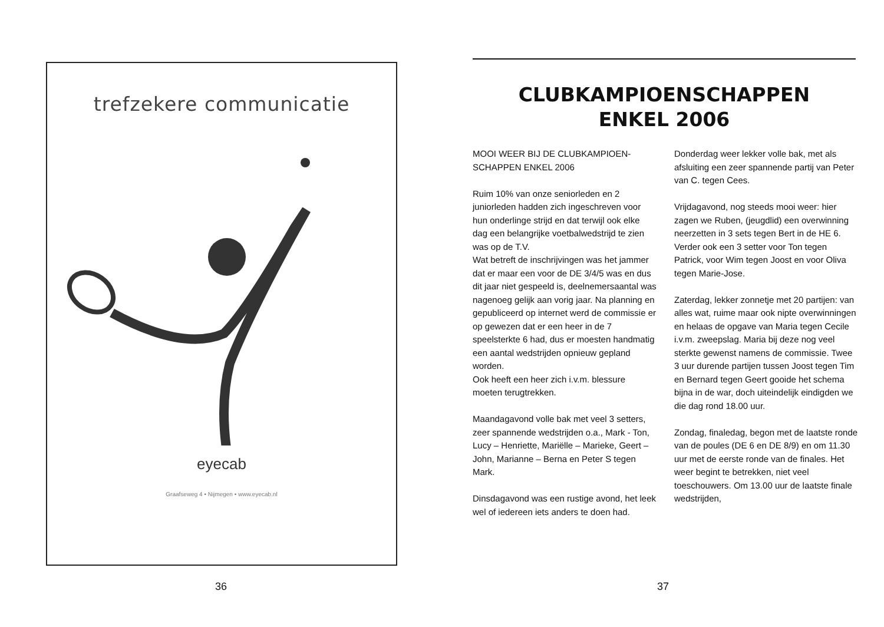trefzekere communicatie
eyecab
Graafseweg 4 • Nijmegen • www.eyecab.nl
36
CLUBKAMPIOENSCHAPPEN
ENKEL 2006
MOOI WEER BIJ DE CLUBKAMPIOEN-SCHAPPEN ENKEL 2006
Ruim 10% van onze seniorleden en 2 juniorleden hadden zich ingeschreven voor hun onderlinge strijd en dat terwijl ook elke dag een belangrijke voetbalwedstrijd te zien was op de T.V.
Wat betreft de inschrijvingen was het jammer dat er maar een voor de DE 3/4/5 was en dus dit jaar niet gespeeld is, deelnemersaantal was nagenoeg gelijk aan vorig jaar. Na planning en gepubliceerd op internet werd de commissie er op gewezen dat er een heer in de 7 speelsterkte 6 had, dus er moesten handmatig een aantal wedstrijden opnieuw gepland worden.
Ook heeft een heer zich i.v.m. blessure moeten terugtrekken.
Maandagavond volle bak met veel 3 setters, zeer spannende wedstrijden o.a., Mark - Ton, Lucy – Henriette, Mariëlle – Marieke, Geert – John, Marianne – Berna en Peter S tegen Mark.
Dinsdagavond was een rustige avond, het leek wel of iedereen iets anders te doen had.
Donderdag weer lekker volle bak, met als afsluiting een zeer spannende partij van Peter van C. tegen Cees.
Vrijdagavond, nog steeds mooi weer: hier zagen we Ruben, (jeugdlid) een overwinning neerzetten in 3 sets tegen Bert in de HE 6. Verder ook een 3 setter voor Ton tegen Patrick, voor Wim tegen Joost en voor Oliva tegen Marie-Jose.
Zaterdag, lekker zonnetje met 20 partijen: van alles wat, ruime maar ook nipte overwinningen en helaas de opgave van Maria tegen Cecile i.v.m. zweepslag. Maria bij deze nog veel sterkte gewenst namens de commissie. Twee 3 uur durende partijen tussen Joost tegen Tim en Bernard tegen Geert gooide het schema bijna in de war, doch uiteindelijk eindigden we die dag rond 18.00 uur.
Zondag, finaledag, begon met de laatste ronde van de poules (DE 6 en DE 8/9) en om 11.30 uur met de eerste ronde van de finales. Het weer begint te betrekken, niet veel toeschouwers. Om 13.00 uur de laatste finale wedstrijden,
37